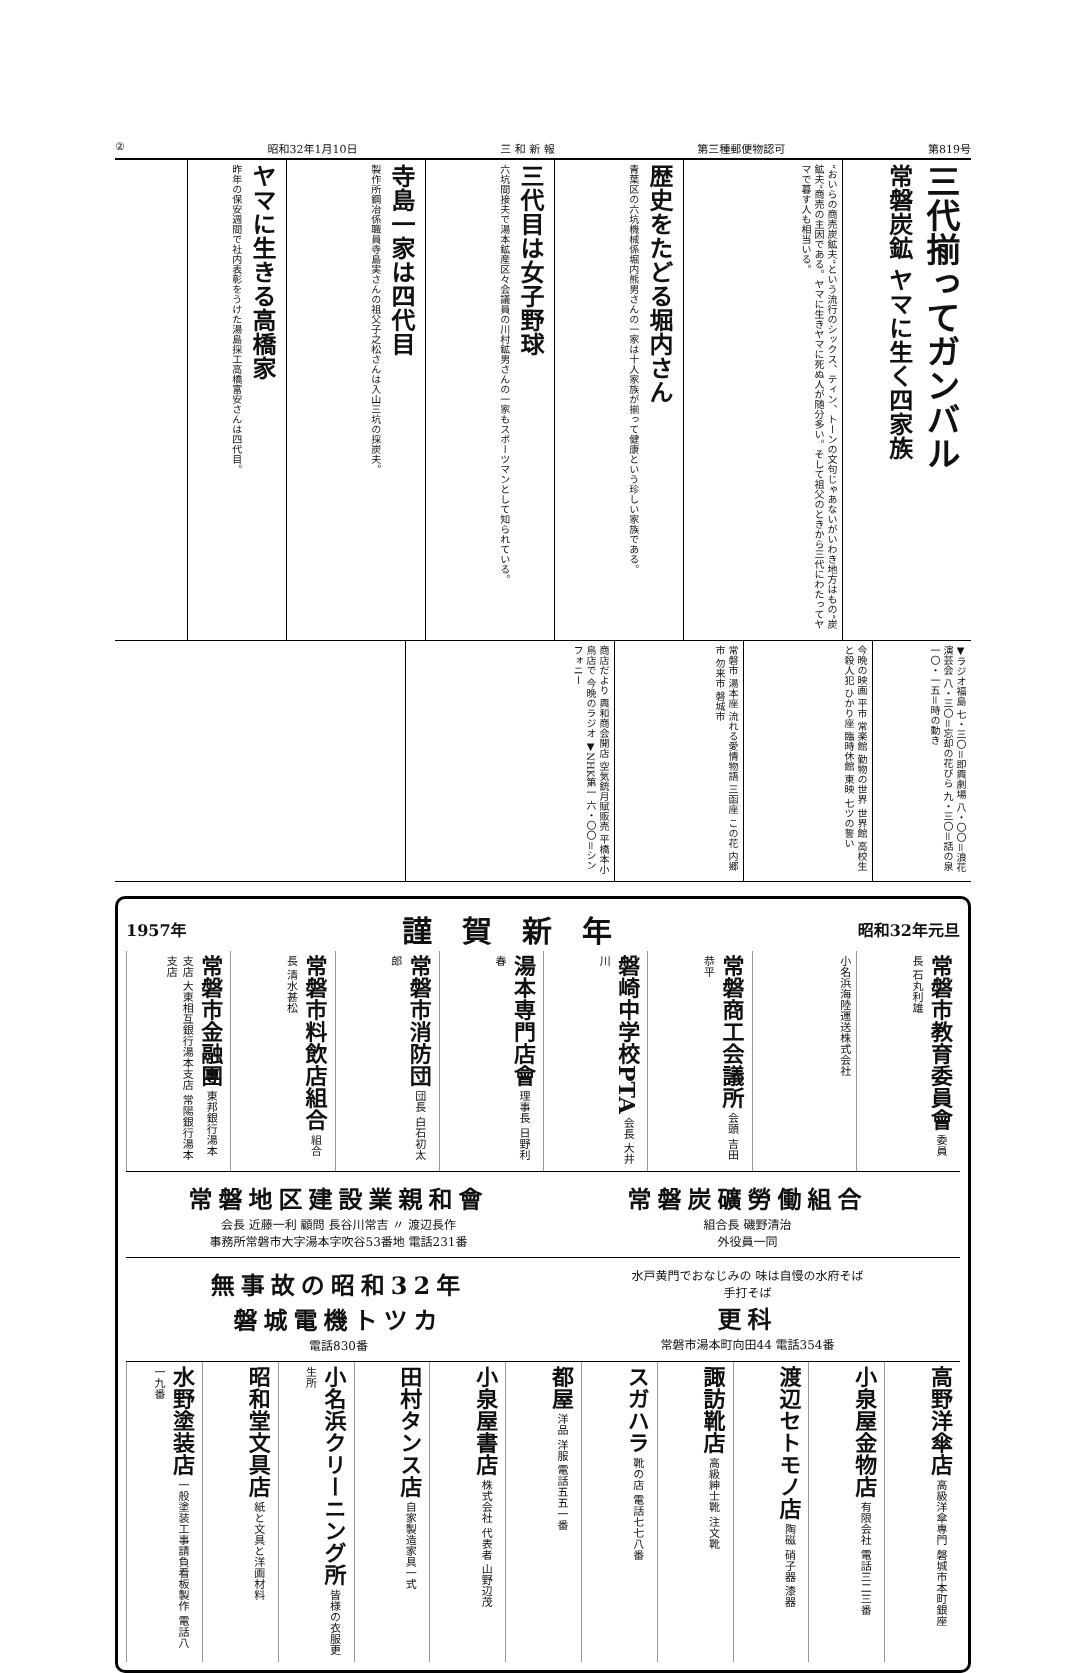② 昭和32年1月10日 三 和 新 報 第三種郵便物認可 第819号
三代揃ってガンバル
常磐炭鉱 ヤマに生く四家族
“おいらの商売炭鉱夫”という流行のシックス、ティン、トーンの文句じゃあないがいわき地方はもの“炭鉱夫”商売の主因である。ヤマに生きヤマに死ぬ人が随分多い。そして祖父のときから三代にわたってヤマで暮す人も相当いる。
歴史をたどる堀内さん
青葉区の六坑機械係堀内熊男さんの一家は十人家族が揃って健康という珍しい家族である。
三代目は女子野球
六坑間接夫で湯本鉱産区々会議員の川村鉱男さんの一家もスポーツマンとして知られている。
寺島一家は四代目
製作所鋼冶係職員寺島実さんの祖父子之松さんは入山三坑の採炭夫。
ヤマに生きる高橋家
昨年の保安週間で社内表彰をうけた湯島採工高橋富安さんは四代目。
▼ラジオ福島 七・三〇＝即興劇場 八・〇〇＝浪花演芸会 八・三〇＝忘却の花びら 九・三〇＝話の泉 一〇・一五＝時の動き
今晩の映画 平市 常楽館 勤物の世界 世界館 高校生と殺人犯 ひかり座 臨時休館 東映 七ツの誓い
常磐市 湯本座 流れる愛情物語 三函座 この花 内郷市 勿来市 磐城市
商店だより 興和商会開店 空気銃月賦販売 平橋本小鳥店で 今晩のラジオ ▼NHK第一 六・〇〇＝シンフォニー
1957年 謹賀新年 昭和32年元旦
常磐市教育委員會 委員長 石丸利雄
小名浜海陸運送株式会社
常磐商工会議所 会頭 吉田恭平
磐崎中学校PTA 会長 大井川
湯本専門店會 理事長 日野利春
常磐市消防団 団長 白石初太郎
常磐市料飲店組合 組合長 清水甚松
常磐市金融團 東邦銀行湯本支店 大東相互銀行湯本支店 常陽銀行湯本支店
常磐地区建設業親和會
会長 近藤一利 顧問 長谷川常吉 〃 渡辺長作
事務所常磐市大字湯本字吹谷53番地 電話231番
常磐炭礦勞働組合
組合長 磯野清治
外役員一同
無事故の昭和32年
磐城電機トツカ
電話830番
水戸黄門でおなじみの 味は自慢の水府そば
手打そば
更科
常磐市湯本町向田44 電話354番
高野洋傘店 高級洋傘専門 磐城市本町銀座
小泉屋金物店 有限会社 電話三二三番
渡辺セトモノ店 陶磁 硝子器 漆器
諏訪靴店 高級紳士靴 注文靴
スガハラ 靴の店 電話七七八番
都屋 洋品 洋服 電話五五一番
小泉屋書店 株式会社 代表者 山野辺茂
田村タンス店 自家製造家具一式
小名浜クリーニング所 皆様の衣服更生所
昭和堂文具店 紙と文具と洋画材料
水野塗装店 一般塗装工事請負看板製作 電話八一九番